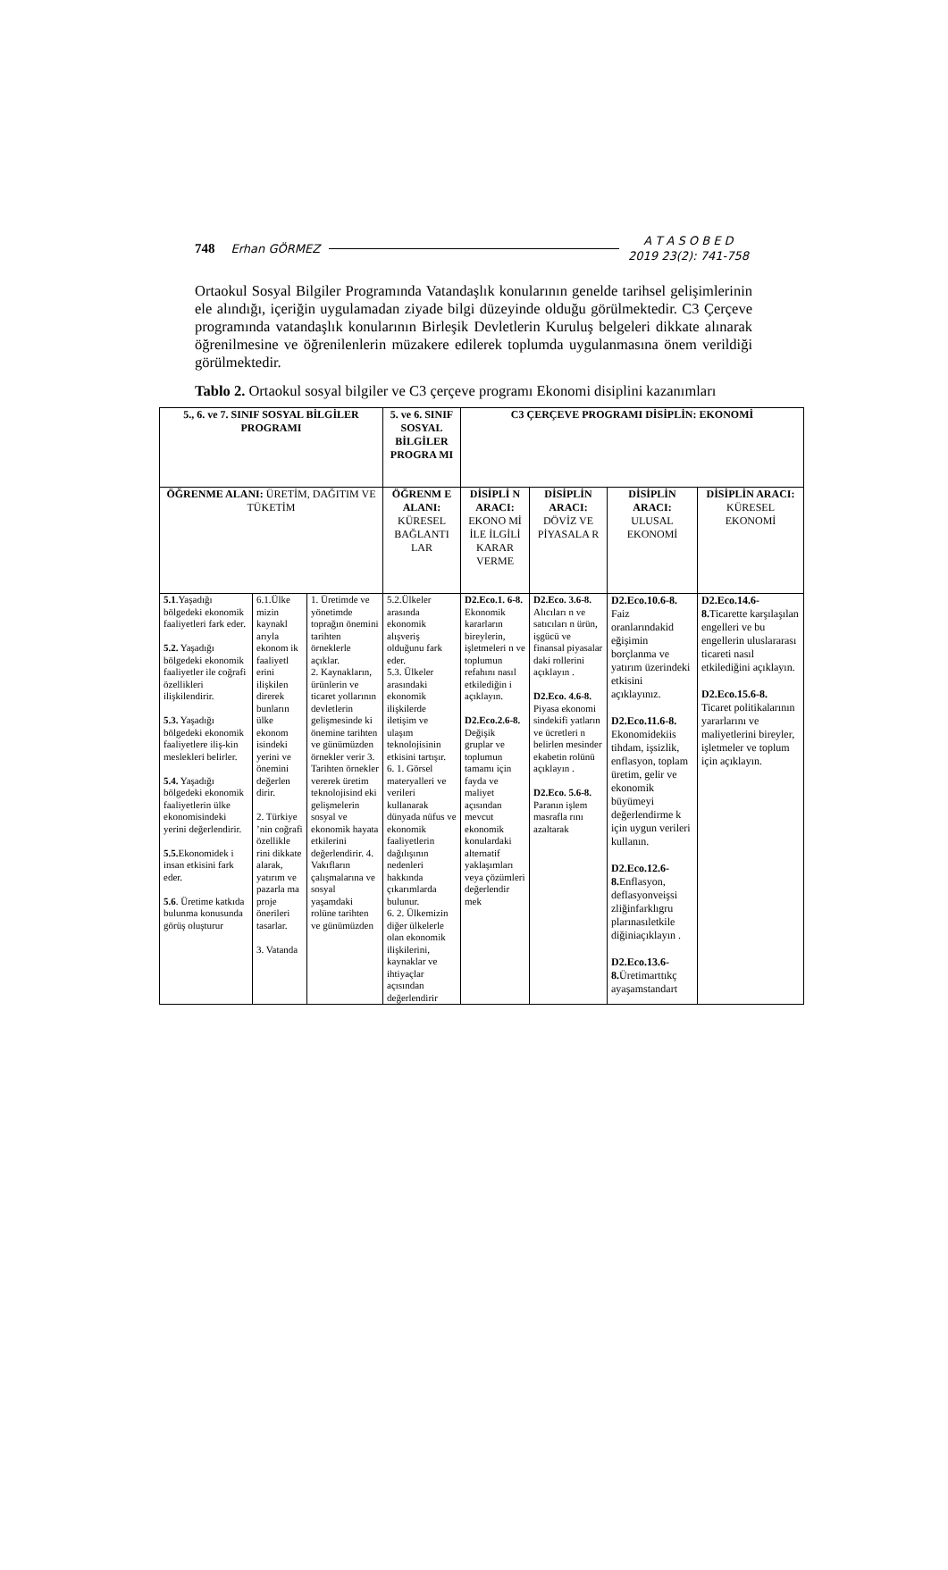748 Erhan GÖRMEZ A T A S O B E D
2019 23(2): 741-758
Ortaokul Sosyal Bilgiler Programında Vatandaşlık konularının genelde tarihsel gelişimlerinin ele alındığı, içeriğin uygulamadan ziyade bilgi düzeyinde olduğu görülmektedir. C3 Çerçeve programında vatandaşlık konularının Birleşik Devletlerin Kuruluş belgeleri dikkate alınarak öğrenilmesine ve öğrenilenlerin müzakere edilerek toplumda uygulanmasına önem verildiği görülmektedir.
Tablo 2. Ortaokul sosyal bilgiler ve C3 çerçeve programı Ekonomi disiplini kazanımları
| 5., 6. ve 7. SINIF SOSYAL BİLGİLER PROGRAMI | | | 5. ve 6. SINIF SOSYAL BİLGİLER PROGRA MI | C3 ÇERÇEVE PROGRAMI DİSİPLİN: EKONOMİ | | | |
| ÖĞRENME ALANI: ÜRETİM, DAĞITIM VE TÜKETİM | | | ÖĞRENM E ALANI: KÜRESEL BAĞLANTI LAR | DİSİPLİ N ARACI: EKONO Mİ İLE İLGİLİ KARAR VERME | DİSİPLİN ARACI: DÖVİZ VE PİYASALA R | DİSİPLİN ARACI: ULUSAL EKONOMİ | DİSİPLİN ARACI: KÜRESEL EKONOMİ |
| 5.1 .Yaşadığı bölgedeki ekonomik faaliyetleri fark eder. 5.2. Yaşadığı bölgedeki ekonomik faaliyetler ile coğrafi özellikleri ilişkilendirir. 5.3. Yaşadığı bölgedeki ekonomik faaliyetlere iliş-kin meslekleri belirler. 5.4. Yaşadığı bölgedeki ekonomik faaliyetlerin ülke ekonomisindeki yerini değerlendirir. 5.5. Ekonomidek i insan etkisini fark eder. 5.6 . Üretime katkıda bulunma konusunda görüş oluşturur | 6.1.Ülke mizin kaynakl arıyla ekonom ik faaliyetl erini ilişkilen direrek bunların ülke ekonom isindeki yerini ve önemini değerlen dirir. 2. Türkiye ’nin coğrafi özellikle rini dikkate alarak, yatırım ve pazarla ma proje önerileri tasarlar. 3. Vatanda | 1. Üretimde ve yönetimde toprağın önemini tarihten örneklerle açıklar. 2. Kaynakların, ürünlerin ve ticaret yollarının devletlerin gelişmesinde ki önemine tarihten ve günümüzden örnekler verir 3. Tarihten örnekler vererek üretim teknolojisind eki gelişmelerin sosyal ve ekonomik hayata etkilerini değerlendirir. 4. Vakıfların çalışmalarına ve sosyal yaşamdaki rolüne tarihten ve günümüzden | 5.2.Ülkeler arasında ekonomik alışveriş olduğunu fark eder. 5.3. Ülkeler arasındaki ekonomik ilişkilerde iletişim ve ulaşım teknolojisinin etkisini tartışır. 6. 1. Görsel materyalleri ve verileri kullanarak dünyada nüfus ve ekonomik faaliyetlerin dağılışının nedenleri hakkında çıkarımlarda bulunur. 6. 2. Ülkemizin diğer ülkelerle olan ekonomik ilişkilerini, kaynaklar ve ihtiyaçlar açısından değerlendirir | D2.Eco.1. 6-8. Ekonomik kararların bireylerin, işletmeleri n ve toplumun refahını nasıl etkilediğin i açıklayın. D2.Eco.2.6-8. Değişik gruplar ve toplumun tamamı için fayda ve maliyet açısından mevcut ekonomik konulardaki alternatif yaklaşımları veya çözümleri değerlendir mek | D2.Eco. 3.6-8. Alıcıları n ve satıcıları n ürün, işgücü ve finansal piyasalar daki rollerini açıklayın . D2.Eco. 4.6-8. Piyasa ekonomi sindekifi yatların ve ücretleri n belirlen mesinder ekabetin rolünü açıklayın . D2.Eco. 5.6-8. Paranın işlem masrafla rını azaltarak | D2.Eco.10.6-8. Faiz oranlarındakid eğişimin borçlanma ve yatırım üzerindeki etkisini açıklayınız. D2.Eco.11.6-8. Ekonomidekiis tihdam, işsizlik, enflasyon, toplam üretim, gelir ve ekonomik büyümeyi değerlendirme k için uygun verileri kullanın. D2.Eco.12.6-8. Enflasyon, deflasyonveişsi zliğinfarklıgru plarınasıletkile diğiniaçıklayın . D2.Eco.13.6-8. Üretimarttıkç ayaşamstandart | D2.Eco.14.6-8. Ticarette karşılaşılan engelleri ve bu engellerin uluslararası ticareti nasıl etkilediğini açıklayın. D2.Eco.15.6-8. Ticaret politikalarının yararlarını ve maliyetlerini bireyler, işletmeler ve toplum için açıklayın. |